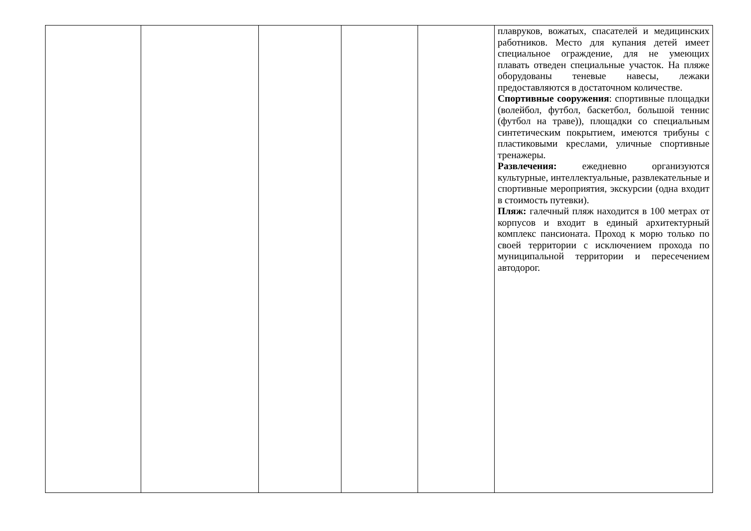| | | | | | плавруков, вожатых, спасателей и медицинских работников. Место для купания детей имеет специальное ограждение, для не умеющих плавать отведен специальные участок. На пляже оборудованы теневые навесы, лежаки предоставляются в достаточном количестве. Спортивные сооружения : спортивные площадки (волейбол, футбол, баскетбол, большой теннис (футбол на траве)), площадки со специальным синтетическим покрытием, имеются трибуны с пластиковыми креслами, уличные спортивные тренажеры. Развлечения: ежедневно организуются культурные, интеллектуальные, развлекательные и спортивные мероприятия, экскурсии (одна входит в стоимость путевки). Пляж: галечный пляж находится в 100 метрах от корпусов и входит в единый архитектурный комплекс пансионата. Проход к морю только по своей территории с исключением прохода по муниципальной территории и пересечением автодорог. |